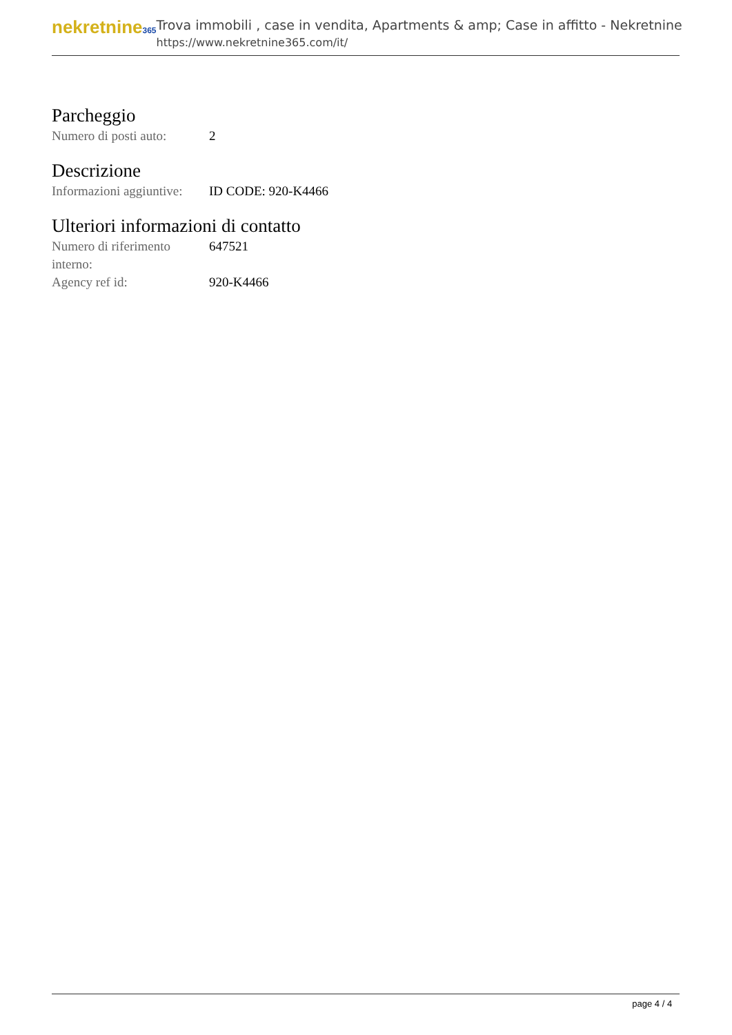nekretnine365
Trova immobili , case in vendita, Apartments & amp; Case in affitto - Nekretnine
https://www.nekretnine365.com/it/
Parcheggio
| Numero di posti auto: | 2 |
Descrizione
| Informazioni aggiuntive: | ID CODE: 920-K4466 |
Ulteriori informazioni di contatto
| Numero di riferimento interno: | 647521 |
| Agency ref id: | 920-K4466 |
page 4 / 4